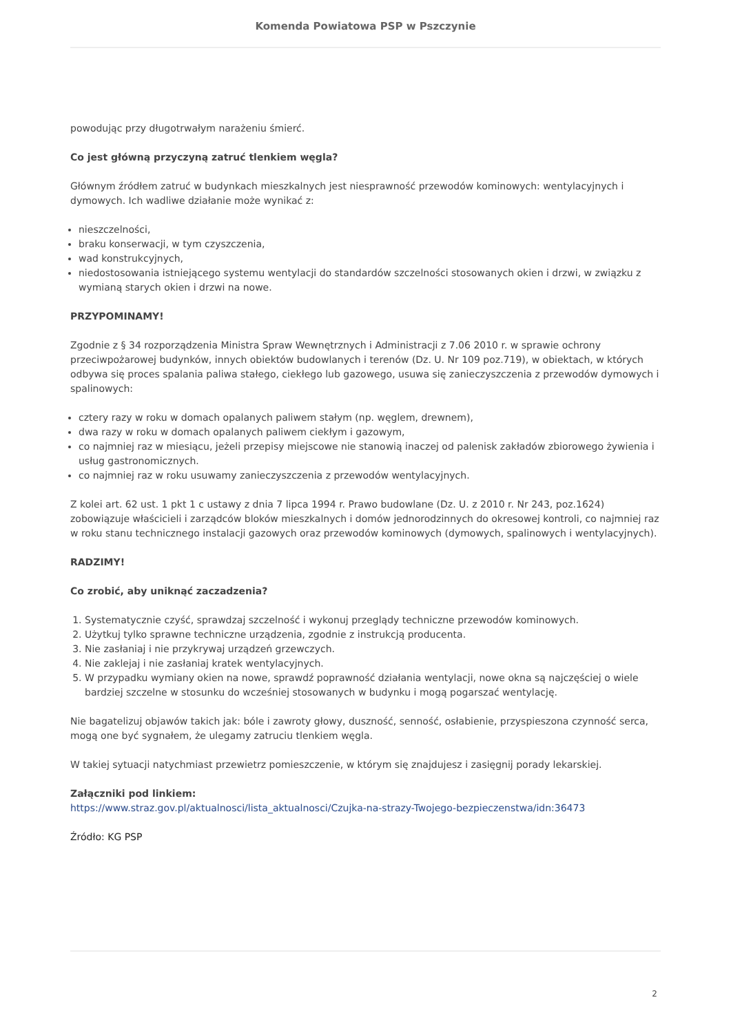Komenda Powiatowa PSP w Pszczynie
powodując przy długotrwałym narażeniu śmierć.
Co jest główną przyczyną zatruć tlenkiem węgla?
Głównym źródłem zatruć w budynkach mieszkalnych jest niesprawność przewodów kominowych: wentylacyjnych i dymowych. Ich wadliwe działanie może wynikać z:
nieszczelności,
braku konserwacji, w tym czyszczenia,
wad konstrukcyjnych,
niedostosowania istniejącego systemu wentylacji do standardów szczelności stosowanych okien i drzwi, w związku z wymianą starych okien i drzwi na nowe.
PRZYPOMINAMY!
Zgodnie z § 34 rozporządzenia Ministra Spraw Wewnętrznych i Administracji z 7.06 2010 r. w sprawie ochrony przeciwpożarowej budynków, innych obiektów budowlanych i terenów (Dz. U. Nr 109 poz.719), w obiektach, w których odbywa się proces spalania paliwa stałego, ciekłego lub gazowego, usuwa się zanieczyszczenia z przewodów dymowych i spalinowych:
cztery razy w roku w domach opalanych paliwem stałym (np. węglem, drewnem),
dwa razy w roku w domach opalanych paliwem ciekłym i gazowym,
co najmniej raz w miesiącu, jeżeli przepisy miejscowe nie stanowią inaczej od palenisk zakładów zbiorowego żywienia i usług gastronomicznych.
co najmniej raz w roku usuwamy zanieczyszczenia z przewodów wentylacyjnych.
Z kolei art. 62 ust. 1 pkt 1 c ustawy z dnia 7 lipca 1994 r. Prawo budowlane (Dz. U. z 2010 r. Nr 243, poz.1624) zobowiązuje właścicieli i zarządców bloków mieszkalnych i domów jednorodzinnych do okresowej kontroli, co najmniej raz w roku stanu technicznego instalacji gazowych oraz przewodów kominowych (dymowych, spalinowych i wentylacyjnych).
RADZIMY!
Co zrobić, aby uniknąć zaczadzenia?
1. Systematycznie czyść, sprawdzaj szczelność i wykonuj przeglądy techniczne przewodów kominowych.
2. Użytkuj tylko sprawne techniczne urządzenia, zgodnie z instrukcją producenta.
3. Nie zasłaniaj i nie przykrywaj urządzeń grzewczych.
4. Nie zaklejaj i nie zasłaniaj kratek wentylacyjnych.
5. W przypadku wymiany okien na nowe, sprawdź poprawność działania wentylacji, nowe okna są najczęściej o wiele bardziej szczelne w stosunku do wcześniej stosowanych w budynku i mogą pogarszać wentylację.
Nie bagatelizuj objawów takich jak: bóle i zawroty głowy, duszność, senność, osłabienie, przyspieszona czynność serca, mogą one być sygnałem, że ulegamy zatruciu tlenkiem węgla.
W takiej sytuacji natychmiast przewietrz pomieszczenie, w którym się znajdujesz i zasięgnij porady lekarskiej.
Załączniki pod linkiem:
https://www.straz.gov.pl/aktualnosci/lista_aktualnosci/Czujka-na-strazy-Twojego-bezpieczenstwa/idn:36473
Źródło: KG PSP
2